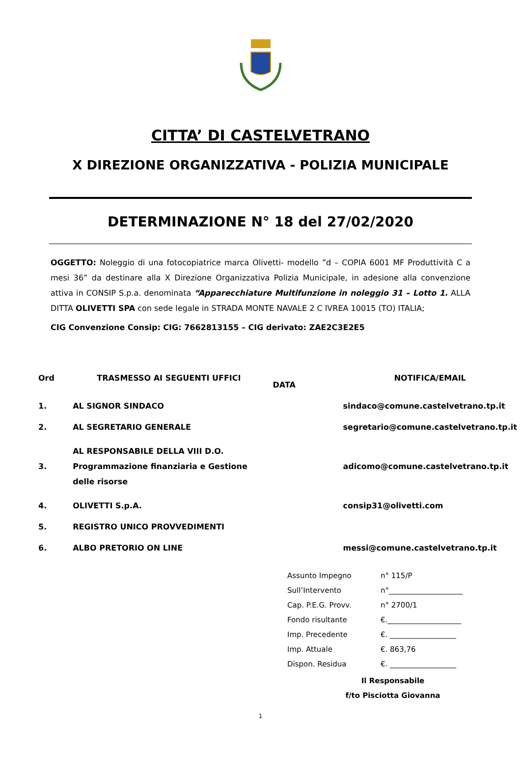CITTA’ DI CASTELVETRANO
X DIREZIONE ORGANIZZATIVA - POLIZIA MUNICIPALE
DETERMINAZIONE N° 18 del 27/02/2020
OGGETTO: Noleggio di una fotocopiatrice marca Olivetti- modello ”d – COPIA 6001 MF Produttività C a mesi 36” da destinare alla X Direzione Organizzativa Polizia Municipale, in adesione alla convenzione attiva in CONSIP S.p.a. denominata “Apparecchiature Multifunzione in noleggio 31 – Lotto 1. ALLA DITTA OLIVETTI SPA con sede legale in STRADA MONTE NAVALE 2 C IVREA 10015 (TO) ITALIA;
CIG Convenzione Consip: CIG: 7662813155 – CIG derivato: ZAE2C3E2E5
| Ord | TRASMESSO AI SEGUENTI UFFICI | DATA | NOTIFICA/EMAIL |
| --- | --- | --- | --- |
| 1. | AL SIGNOR SINDACO | | sindaco@comune.castelvetrano.tp.it |
| 2. | AL SEGRETARIO GENERALE | | segretario@comune.castelvetrano.tp.it |
| 3. | AL RESPONSABILE DELLA VIII D.O. Programmazione finanziaria e Gestione delle risorse | | adicomo@comune.castelvetrano.tp.it |
| 4. | OLIVETTI S.p.A. | | consip31@olivetti.com |
| 5. | REGISTRO UNICO PROVVEDIMENTI | | |
| 6. | ALBO PRETORIO ON LINE | | messi@comune.castelvetrano.tp.it |
| Assunto Impegno | n° 115/P |
| Sull’Intervento | n°____________________ |
| Cap. P.E.G. Provv. | n° 2700/1 |
| Fondo risultante | €.____________________ |
| Imp. Precedente | €. __________________ |
| Imp. Attuale | €. 863,76 |
| Dispon. Residua | €. __________________ |
Il Responsabile
f/to Pisciotta Giovanna
1